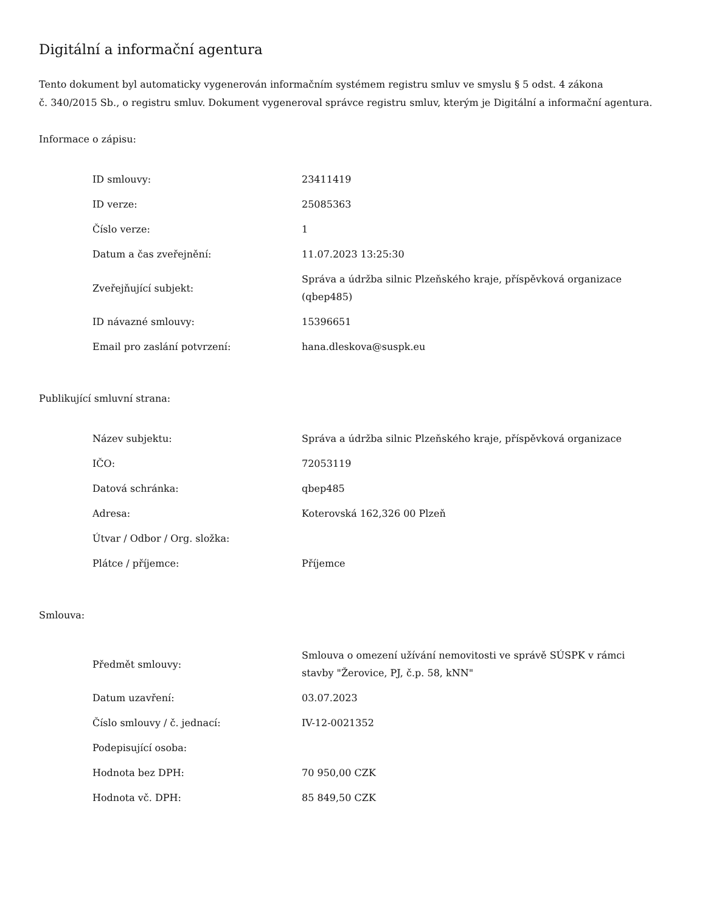Digitální a informační agentura
Tento dokument byl automaticky vygenerován informačním systémem registru smluv ve smyslu § 5 odst. 4 zákona
č. 340/2015 Sb., o registru smluv. Dokument vygeneroval správce registru smluv, kterým je Digitální a informační agentura.
Informace o zápisu:
| ID smlouvy: | 23411419 |
| ID verze: | 25085363 |
| Číslo verze: | 1 |
| Datum a čas zveřejnění: | 11.07.2023 13:25:30 |
| Zveřejňující subjekt: | Správa a údržba silnic Plzeňského kraje, příspěvková organizace (qbep485) |
| ID návazné smlouvy: | 15396651 |
| Email pro zaslání potvrzení: | hana.dleskova@suspk.eu |
Publikující smluvní strana:
| Název subjektu: | Správa a údržba silnic Plzeňského kraje, příspěvková organizace |
| IČO: | 72053119 |
| Datová schránka: | qbep485 |
| Adresa: | Koterovská 162,326 00 Plzeň |
| Útvar / Odbor / Org. složka: | |
| Plátce / příjemce: | Příjemce |
Smlouva:
| Předmět smlouvy: | Smlouva o omezení užívání nemovitosti ve správě SÚSPK v rámci stavby "Žerovice, PJ, č.p. 58, kNN" |
| Datum uzavření: | 03.07.2023 |
| Číslo smlouvy / č. jednací: | IV-12-0021352 |
| Podepisující osoba: | |
| Hodnota bez DPH: | 70 950,00 CZK |
| Hodnota vč. DPH: | 85 849,50 CZK |